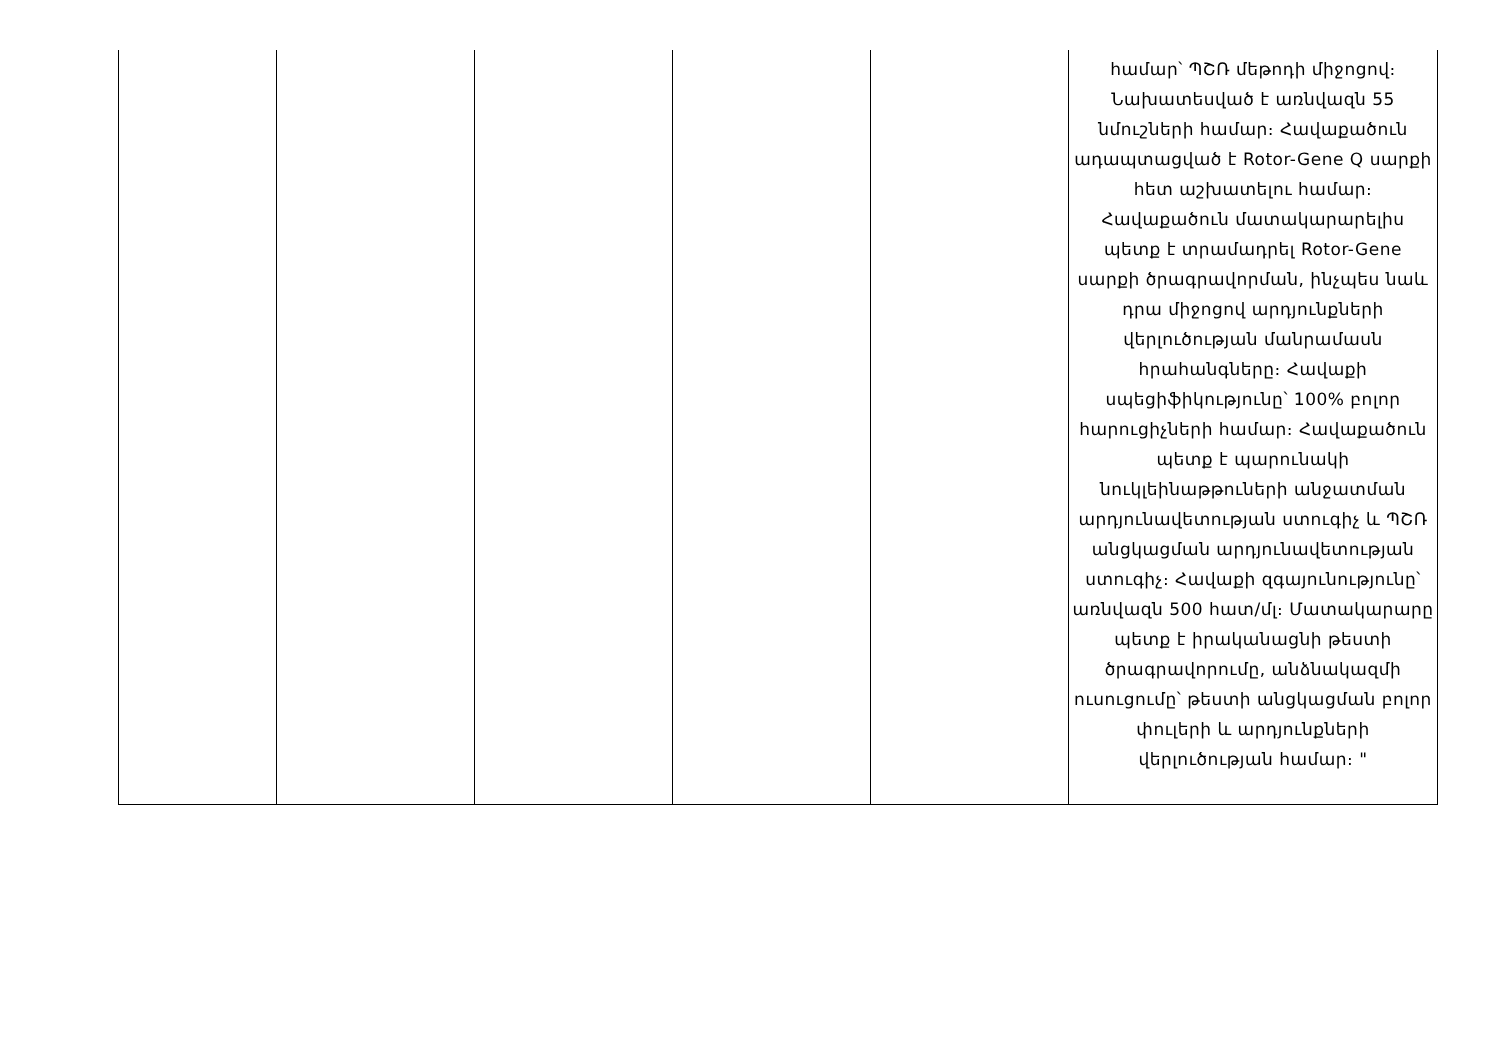| | | | | | համար՝ ՊՇՌ մեթոդի միջոցով։ Նախատեսված է առնվազն 55 նմուշների համար։ Հավաքածուն ադապտացված է Rotor-Gene Q սարքի հետ աշխատելու համար։ Հավաքածուն մատակարարելիս պետք է տրամադրել Rotor-Gene սարքի ծրագրավորման, ինչպես նաև դրա միջոցով արդյունքների վերլուծության մանրամասն հրահանգները։ Հավաքի սպեցիֆիկությունը՝ 100% բոլոր հարուցիչների համար։ Հավաքածուն պետք է պարունակի նուկլեինաթթուների անջատման արդյունավետության ստուգիչ և ՊՇՌ անցկացման արդյունավետության ստուգիչ։ Հավաքի զգայունությունը՝ առնվազն 500 հատ/մլ։ Մատակարարը պետք է իրականացնի թեստի ծրագրավորումը, անձնակազմի ուսուցումը՝ թեստի անցկացման բոլոր փուլերի և արդյունքների վերլուծության համար։ " |